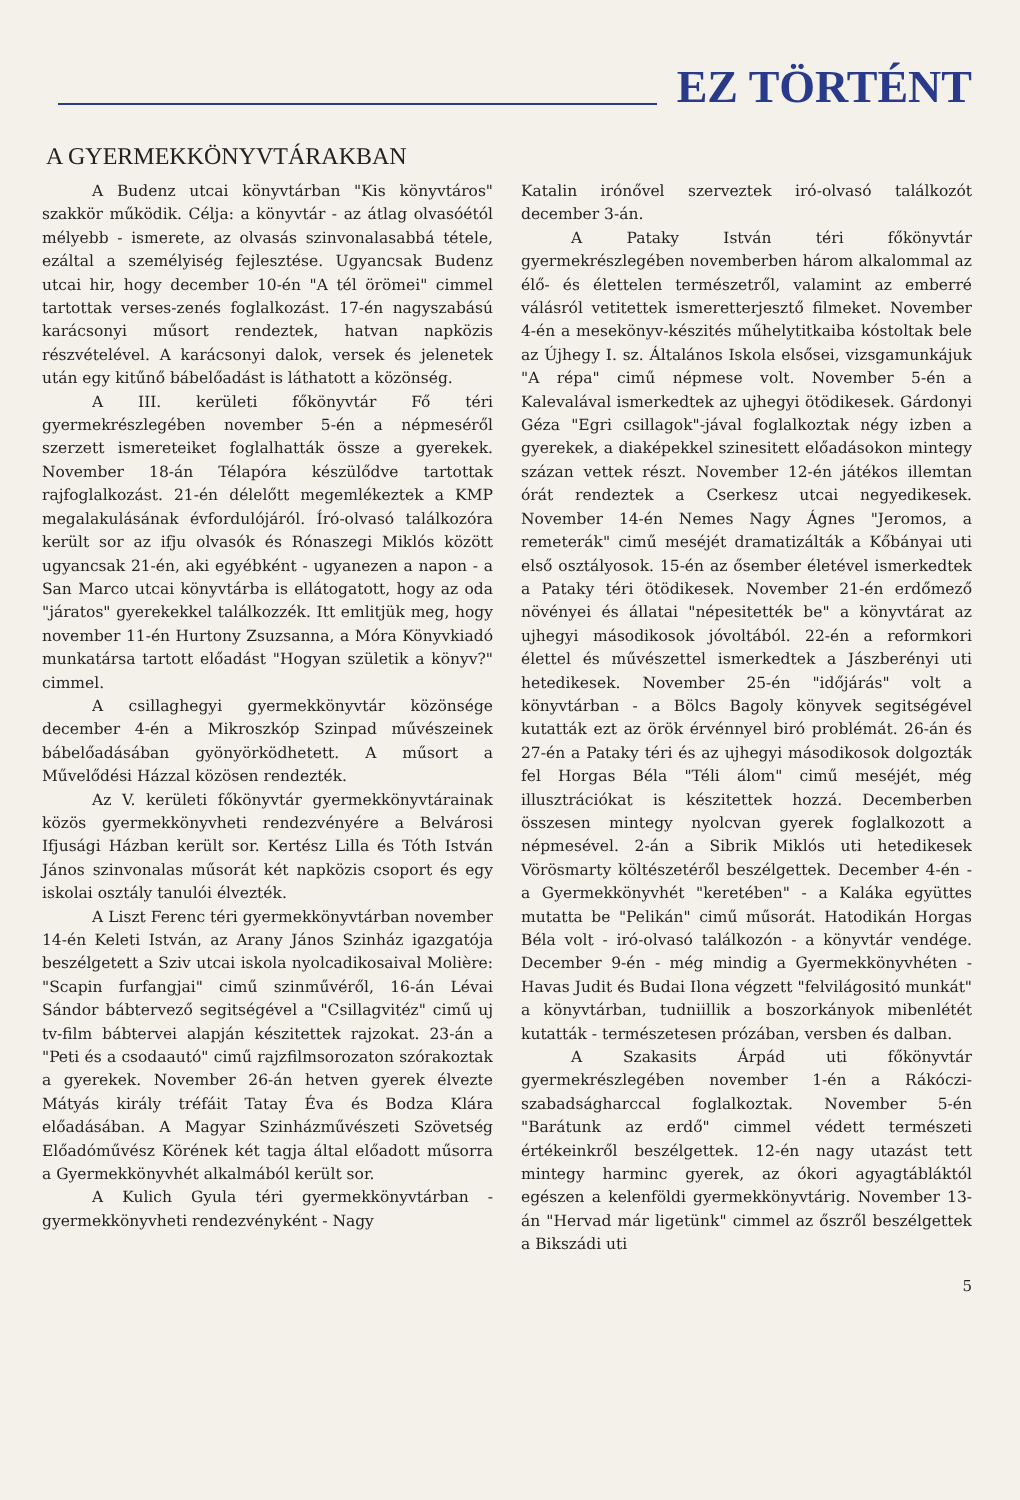EZ TÖRTÉNT
A GYERMEKKÖNYVTÁRAKBAN
A Budenz utcai könyvtárban "Kis könyvtáros" szakkör működik. Célja: a könyvtár - az átlag olvasóétól mélyebb - ismerete, az olvasás szinvonalasabbá tétele, ezáltal a személyiség fejlesztése. Ugyancsak Budenz utcai hir, hogy december 10-én "A tél örömei" cimmel tartottak verses-zenés foglalkozást. 17-én nagyszabású karácsonyi műsort rendeztek, hatvan napközis részvételével. A karácsonyi dalok, versek és jelenetek után egy kitűnő bábelőadást is láthatott a közönség.
A III. kerületi főkönyvtár Fő téri gyermekrészlegében november 5-én a népmeséről szerzett ismereteiket foglalhatták össze a gyerekek. November 18-án Télapóra készülődve tartottak rajfoglalkozást. 21-én délelőtt megemlékeztek a KMP megalakulásának évfordulójáról. Író-olvasó találkozóra került sor az ifju olvasók és Rónaszegi Miklós között ugyancsak 21-én, aki egyébként - ugyanezen a napon - a San Marco utcai könyvtárba is ellátogatott, hogy az oda "járatos" gyerekekkel találkozzék. Itt emlitjük meg, hogy november 11-én Hurtony Zsuzsanna, a Móra Könyvkiadó munkatársa tartott előadást "Hogyan születik a könyv?" cimmel.
A csillaghegyi gyermekkönyvtár közönsége december 4-én a Mikroszkóp Szinpad művészeinek bábelőadásában gyönyörködhetett. A műsort a Művelődési Házzal közösen rendezték.
Az V. kerületi főkönyvtár gyermekkönyvtárainak közös gyermekkönyvheti rendezvényére a Belvárosi Ifjusági Házban került sor. Kertész Lilla és Tóth István János szinvonalas műsorát két napközis csoport és egy iskolai osztály tanulói élvezték.
A Liszt Ferenc téri gyermekkönyvtárban november 14-én Keleti István, az Arany János Szinház igazgatója beszélgetett a Sziv utcai iskola nyolcadikosaival Molière: "Scapin furfangjai" cimű szinművéről, 16-án Lévai Sándor bábtervező segitségével a "Csillagvitéz" cimű uj tv-film bábtervei alapján készitettek rajzokat. 23-án a "Peti és a csodaautó" cimű rajzfilmsorozaton szórakoztak a gyerekek. November 26-án hetven gyerek élvezte Mátyás király tréfáit Tatay Éva és Bodza Klára előadásában. A Magyar Szinházművészeti Szövetség Előadóművész Körének két tagja által előadott műsorra a Gyermekkönyvhét alkalmából került sor.
A Kulich Gyula téri gyermekkönyvtárban - gyermekkönyvheti rendezvényként - Nagy
Katalin irónővel szerveztek iró-olvasó találkozót december 3-án.
A Pataky István téri főkönyvtár gyermekrészlegében novemberben három alkalommal az élő- és élettelen természetről, valamint az emberré válásról vetitettek ismeretterjesztő filmeket. November 4-én a mesekönyv-készités műhelytitkaiba kóstoltak bele az Újhegy I. sz. Általános Iskola elsősei, vizsgamunkájuk "A répa" cimű népmese volt. November 5-én a Kalevalával ismerkedtek az ujhegyi ötödikesek. Gárdonyi Géza "Egri csillagok"-jával foglalkoztak négy izben a gyerekek, a diaképekkel szinesitett előadásokon mintegy százan vettek részt. November 12-én játékos illemtan órát rendeztek a Cserkesz utcai negyedikesek. November 14-én Nemes Nagy Ágnes "Jeromos, a remeterák" cimű meséjét dramatizálták a Kőbányai uti első osztályosok. 15-én az ősember életével ismerkedtek a Pataky téri ötödikesek. November 21-én erdőmező növényei és állatai "népesitették be" a könyvtárat az ujhegyi másodikosok jóvoltából. 22-én a reformkori élettel és művészettel ismerkedtek a Jászberényi uti hetedikesek. November 25-én "időjárás" volt a könyvtárban - a Bölcs Bagoly könyvek segitségével kutatták ezt az örök érvénnyel biró problémát. 26-án és 27-én a Pataky téri és az ujhegyi másodikosok dolgozták fel Horgas Béla "Téli álom" cimű meséjét, még illusztrációkat is készitettek hozzá. Decemberben összesen mintegy nyolcvan gyerek foglalkozott a népmesével. 2-án a Sibrik Miklós uti hetedikesek Vörösmarty költészetéről beszélgettek. December 4-én - a Gyermekkönyvhét "keretében" - a Kaláka együttes mutatta be "Pelikán" cimű műsorát. Hatodikán Horgas Béla volt - iró-olvasó találkozón - a könyvtár vendége. December 9-én - még mindig a Gyermekkönyvhéten - Havas Judit és Budai Ilona végzett "felvilágositó munkát" a könyvtárban, tudniillik a boszorkányok mibenlétét kutatták - természetesen prózában, versben és dalban.
A Szakasits Árpád uti főkönyvtár gyermekrészlegében november 1-én a Rákóczi-szabadságharccal foglalkoztak. November 5-én "Barátunk az erdő" cimmel védett természeti értékeinkről beszélgettek. 12-én nagy utazást tett mintegy harminc gyerek, az ókori agyagtábláktól egészen a kelenföldi gyermekkönyvtárig. November 13-án "Hervad már ligetünk" cimmel az őszről beszélgettek a Bikszádi uti
5